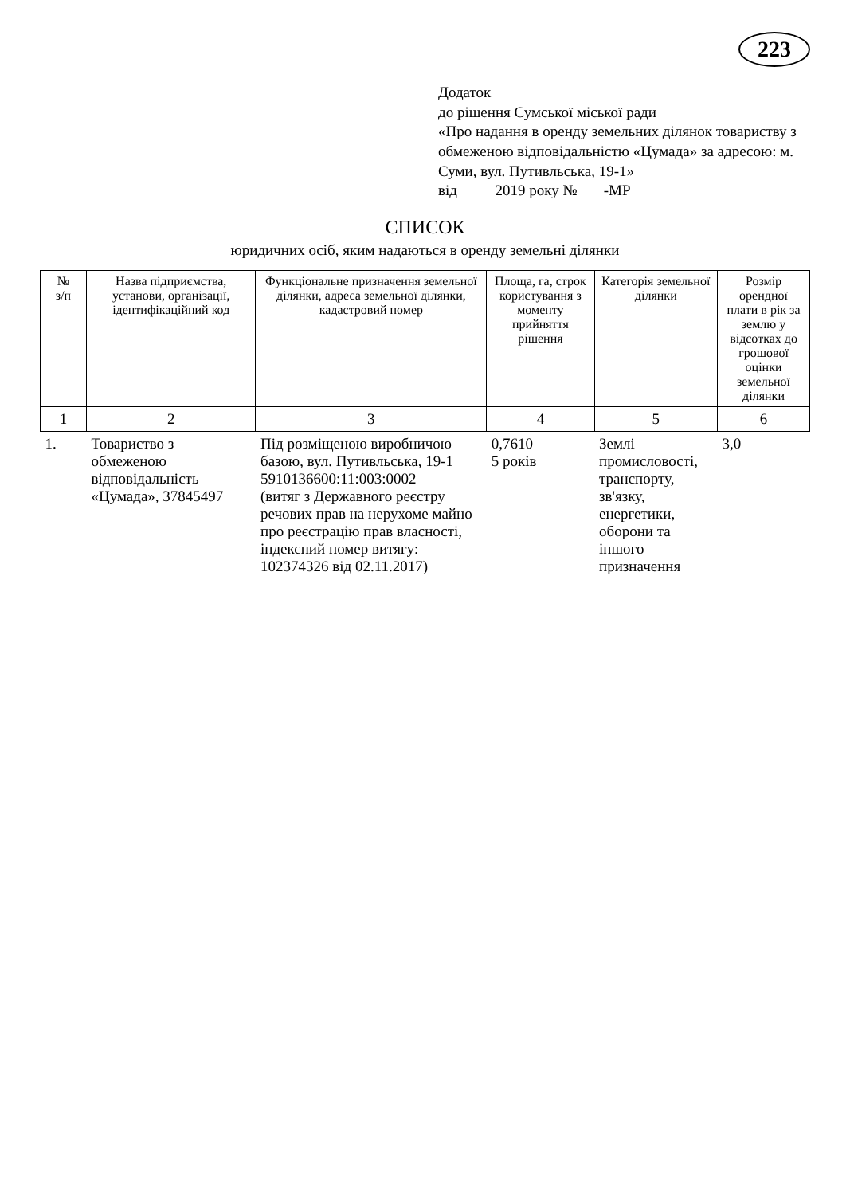223
Додаток
до рішення Сумської міської ради
«Про надання в оренду земельних ділянок товариству з обмеженою відповідальністю «Цумада» за адресою: м. Суми, вул. Путивльська, 19-1»
від 2019 року № -МР
СПИСОК
юридичних осіб, яким надаються в оренду земельні ділянки
| № з/п | Назва підприємства, установи, організації, ідентифікаційний код | Функціональне призначення земельної ділянки, адреса земельної ділянки, кадастровий номер | Площа, га, строк користування з моменту прийняття рішення | Категорія земельної ділянки | Розмір орендної плати в рік за землю у відсотках до грошової оцінки земельної ділянки |
| --- | --- | --- | --- | --- | --- |
| 1 | 2 | 3 | 4 | 5 | 6 |
| 1. | Товариство з обмеженою відповідальність «Цумада», 37845497 | Під розміщеною виробничою базою, вул. Путивльська, 19-1 5910136600:11:003:0002 (витяг з Державного реєстру речових прав на нерухоме майно про реєстрацію прав власності, індексний номер витягу: 102374326 від 02.11.2017) | 0,7610 5 років | Землі промисловості, транспорту, зв'язку, енергетики, оборони та іншого призначення | 3,0 |